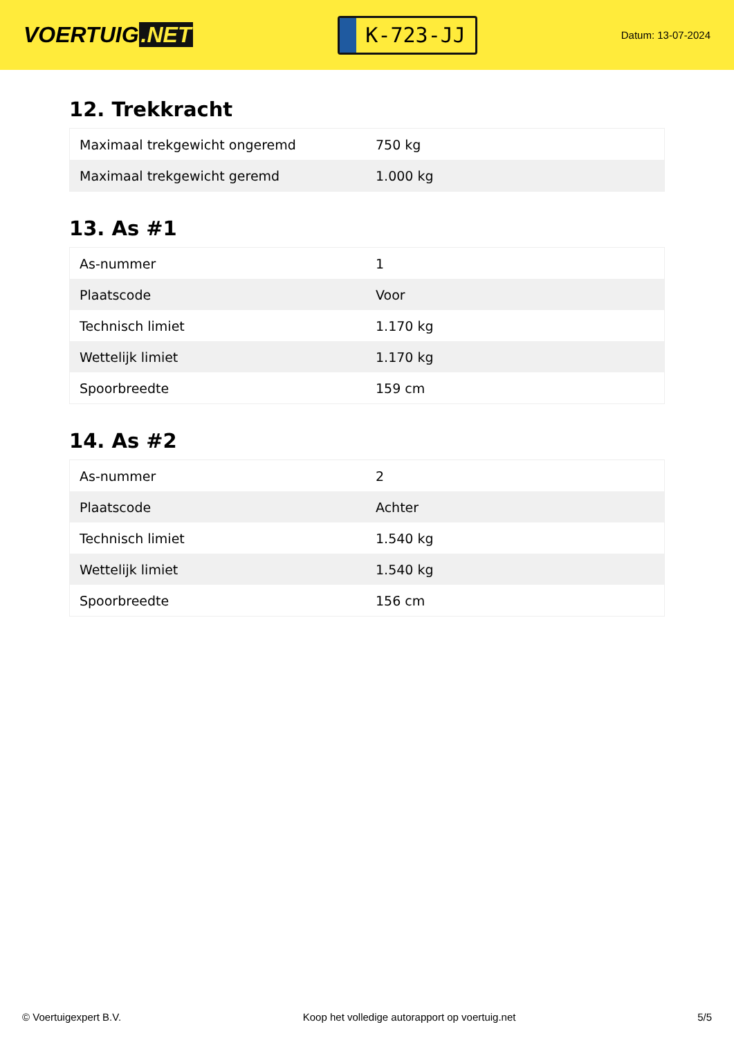VOERTUIG.NET
K-723-JJ
Datum: 13-07-2024
12. Trekkracht
| Maximaal trekgewicht ongeremd | 750 kg |
| Maximaal trekgewicht geremd | 1.000 kg |
13. As #1
| As-nummer | 1 |
| Plaatscode | Voor |
| Technisch limiet | 1.170 kg |
| Wettelijk limiet | 1.170 kg |
| Spoorbreedte | 159 cm |
14. As #2
| As-nummer | 2 |
| Plaatscode | Achter |
| Technisch limiet | 1.540 kg |
| Wettelijk limiet | 1.540 kg |
| Spoorbreedte | 156 cm |
© Voertuigexpert B.V. Koop het volledige autorapport op voertuig.net 5/5